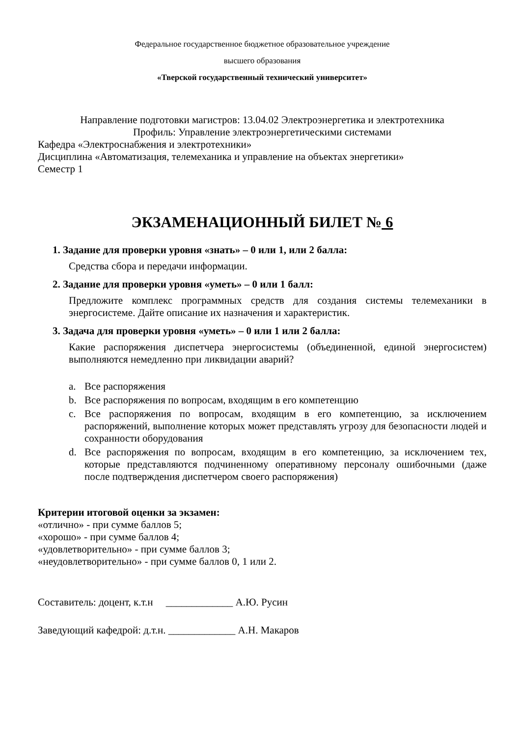Федеральное государственное бюджетное образовательное учреждение
высшего образования
«Тверской государственный технический университет»
Направление подготовки магистров: 13.04.02 Электроэнергетика и электротехника
Профиль: Управление электроэнергетическими системами
Кафедра «Электроснабжения и электротехники»
Дисциплина «Автоматизация, телемеханика и управление на объектах энергетики»
Семестр 1
ЭКЗАМЕНАЦИОННЫЙ БИЛЕТ № 6
1. Задание для проверки уровня «знать» – 0 или 1, или 2 балла:
Средства сбора и передачи информации.
2. Задание для проверки уровня «уметь» – 0 или 1 балл:
Предложите комплекс программных средств для создания системы телемеханики в энергосистеме. Дайте описание их назначения и характеристик.
3. Задача для проверки уровня «уметь» – 0 или 1 или 2 балла:
Какие распоряжения диспетчера энергосистемы (объединенной, единой энергосистем) выполняются немедленно при ликвидации аварий?
a. Все распоряжения
b. Все распоряжения по вопросам, входящим в его компетенцию
c. Все распоряжения по вопросам, входящим в его компетенцию, за исключением распоряжений, выполнение которых может представлять угрозу для безопасности людей и сохранности оборудования
d. Все распоряжения по вопросам, входящим в его компетенцию, за исключением тех, которые представляются подчиненному оперативному персоналу ошибочными (даже после подтверждения диспетчером своего распоряжения)
Критерии итоговой оценки за экзамен:
«отлично» - при сумме баллов 5;
«хорошо» - при сумме баллов 4;
«удовлетворительно» - при сумме баллов 3;
«неудовлетворительно» - при сумме баллов 0, 1 или 2.
Составитель: доцент, к.т.н _____________ А.Ю. Русин
Заведующий кафедрой: д.т.н. _____________ А.Н. Макаров